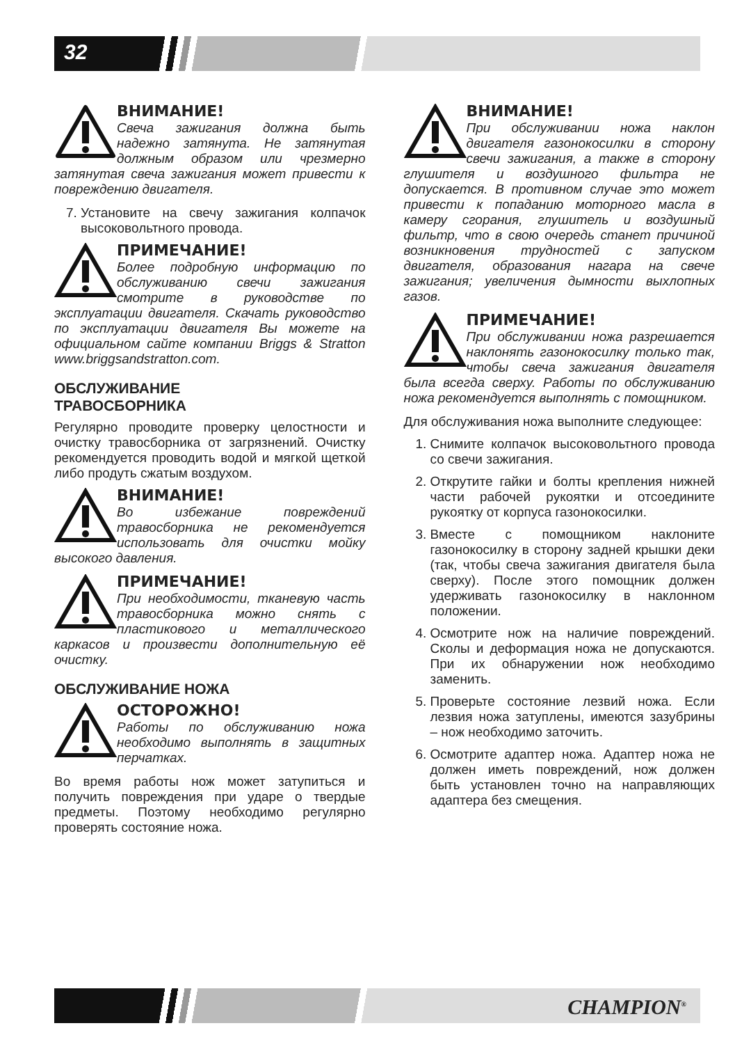32
ВНИМАНИЕ!
Свеча зажигания должна быть надежно затянута. Не затянутая должным образом или чрезмерно затянутая свеча зажигания может привести к повреждению двигателя.
7. Установите на свечу зажигания колпачок высоковольтного провода.
ПРИМЕЧАНИЕ!
Более подробную информацию по обслуживанию свечи зажигания смотрите в руководстве по эксплуатации двигателя. Скачать руководство по эксплуатации двигателя Вы можете на официальном сайте компании Briggs & Stratton www.briggsandstratton.com.
ОБСЛУЖИВАНИЕ
ТРАВОСБОРНИКА
Регулярно проводите проверку целостности и очистку травосборника от загрязнений. Очистку рекомендуется проводить водой и мягкой щеткой либо продуть сжатым воздухом.
ВНИМАНИЕ!
Во избежание повреждений травосборника не рекомендуется использовать для очистки мойку высокого давления.
ПРИМЕЧАНИЕ!
При необходимости, тканевую часть травосборника можно снять с пластикового и металлического каркасов и произвести дополнительную её очистку.
ОБСЛУЖИВАНИЕ НОЖА
ОСТОРОЖНО!
Работы по обслуживанию ножа необходимо выполнять в защитных перчатках.
Во время работы нож может затупиться и получить повреждения при ударе о твердые предметы. Поэтому необходимо регулярно проверять состояние ножа.
ВНИМАНИЕ!
При обслуживании ножа наклон двигателя газонокосилки в сторону свечи зажигания, а также в сторону глушителя и воздушного фильтра не допускается. В противном случае это может привести к попаданию моторного масла в камеру сгорания, глушитель и воздушный фильтр, что в свою очередь станет причиной возникновения трудностей с запуском двигателя, образования нагара на свече зажигания; увеличения дымности выхлопных газов.
ПРИМЕЧАНИЕ!
При обслуживании ножа разрешается наклонять газонокосилку только так, чтобы свеча зажигания двигателя была всегда сверху. Работы по обслуживанию ножа рекомендуется выполнять с помощником.
Для обслуживания ножа выполните следующее:
1. Снимите колпачок высоковольтного провода со свечи зажигания.
2. Открутите гайки и болты крепления нижней части рабочей рукоятки и отсоедините рукоятку от корпуса газонокосилки.
3. Вместе с помощником наклоните газонокосилку в сторону задней крышки деки (так, чтобы свеча зажигания двигателя была сверху). После этого помощник должен удерживать газонокосилку в наклонном положении.
4. Осмотрите нож на наличие повреждений. Сколы и деформация ножа не допускаются. При их обнаружении нож необходимо заменить.
5. Проверьте состояние лезвий ножа. Если лезвия ножа затуплены, имеются зазубрины – нож необходимо заточить.
6. Осмотрите адаптер ножа. Адаптер ножа не должен иметь повреждений, нож должен быть установлен точно на направляющих адаптера без смещения.
CHAMPION<sup>®</sup>